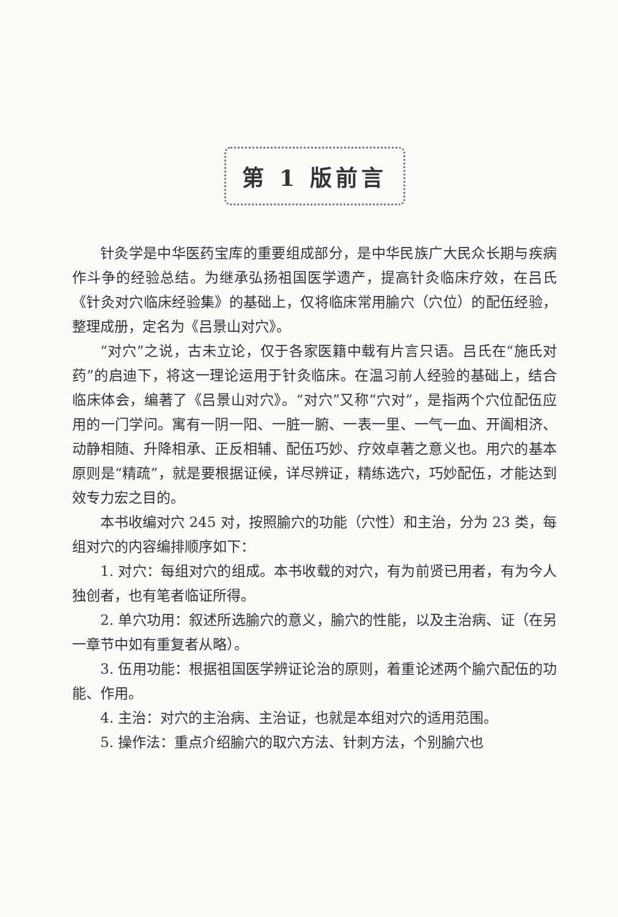第 1 版前言
针灸学是中华医药宝库的重要组成部分，是中华民族广大民众长期与疾病作斗争的经验总结。为继承弘扬祖国医学遗产，提高针灸临床疗效，在吕氏《针灸对穴临床经验集》的基础上，仅将临床常用腧穴（穴位）的配伍经验，整理成册，定名为《吕景山对穴》。
“对穴”之说，古未立论，仅于各家医籍中载有片言只语。吕氏在“施氏对药”的启迪下，将这一理论运用于针灸临床。在温习前人经验的基础上，结合临床体会，编著了《吕景山对穴》。“对穴”又称“穴对”，是指两个穴位配伍应用的一门学问。寓有一阴一阳、一脏一腑、一表一里、一气一血、开阖相济、动静相随、升降相承、正反相辅、配伍巧妙、疗效卓著之意义也。用穴的基本原则是“精疏”，就是要根据证候，详尽辨证，精练选穴，巧妙配伍，才能达到效专力宏之目的。
本书收编对穴 245 对，按照腧穴的功能（穴性）和主治，分为 23 类，每组对穴的内容编排顺序如下：
1. 对穴：每组对穴的组成。本书收载的对穴，有为前贤已用者，有为今人独创者，也有笔者临证所得。
2. 单穴功用：叙述所选腧穴的意义，腧穴的性能，以及主治病、证（在另一章节中如有重复者从略）。
3. 伍用功能：根据祖国医学辨证论治的原则，着重论述两个腧穴配伍的功能、作用。
4. 主治：对穴的主治病、主治证，也就是本组对穴的适用范围。
5. 操作法：重点介绍腧穴的取穴方法、针刺方法，个别腧穴也